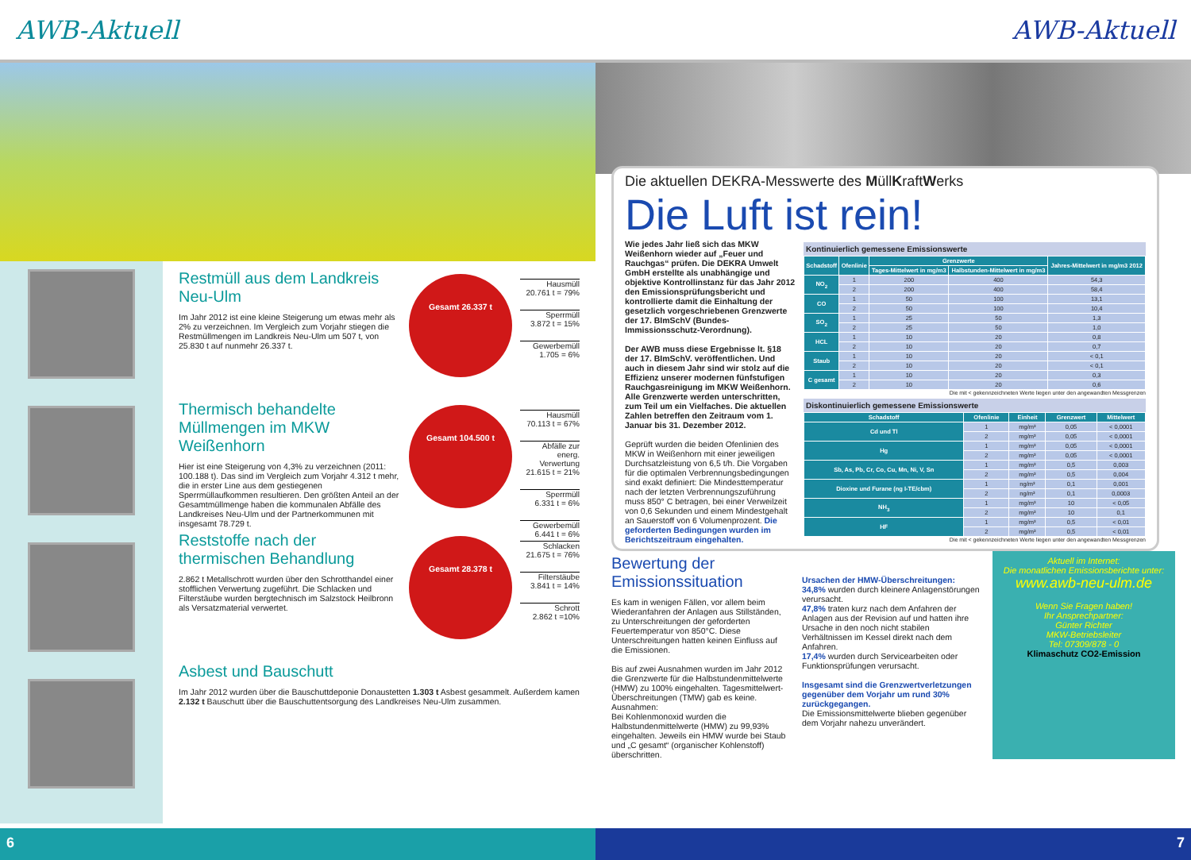AWB-Aktuell AWB-Aktuell
Restmüll aus dem Landkreis Neu-Ulm
Im Jahr 2012 ist eine kleine Steigerung um etwas mehr als 2% zu verzeichnen. Im Vergleich zum Vorjahr stiegen die Restmüllmengen im Landkreis Neu-Ulm um 507 t, von 25.830 t auf nunmehr 26.337 t.
Gesamt 26.337 t
Hausmüll
20.761 t = 79%
Sperrmüll
3.872 t = 15%
Gewerbemüll
1.705 = 6%
Thermisch behandelte Müllmengen im MKW Weißenhorn
Hier ist eine Steigerung von 4,3% zu verzeichnen (2011: 100.188 t). Das sind im Vergleich zum Vorjahr 4.312 t mehr, die in erster Line aus dem gestiegenen Sperrmüllaufkommen resultieren. Den größten Anteil an der Gesamtmüllmenge haben die kommunalen Abfälle des Landkreises Neu-Ulm und der Partnerkommunen mit insgesamt 78.729 t.
Gesamt 104.500 t
Hausmüll
70.113 t = 67%
Abfälle zur energ. Verwertung
21.615 t = 21%
Sperrmüll
6.331 t = 6%
Gewerbemüll
6.441 t = 6%
Reststoffe nach der thermischen Behandlung
2.862 t Metallschrott wurden über den Schrotthandel einer stofflichen Verwertung zugeführt. Die Schlacken und Filterstäube wurden bergtechnisch im Salzstock Heilbronn als Versatzmaterial verwertet.
Gesamt 28.378 t
Schlacken
21.675 t = 76%
Filterstäube
3.841 t = 14%
Schrott
2.862 t =10%
Asbest und Bauschutt
Im Jahr 2012 wurden über die Bauschuttdeponie Donaustetten 1.303 t Asbest gesammelt. Außerdem kamen 2.132 t Bauschutt über die Bauschuttentsorgung des Landkreises Neu-Ulm zusammen.
Die aktuellen DEKRA-Messwerte des MüllKraftWerks
Die Luft ist rein!
Wie jedes Jahr ließ sich das MKW Weißenhorn wieder auf „Feuer und Rauchgas“ prüfen. Die DEKRA Umwelt GmbH erstellte als unabhängige und objektive Kontrollinstanz für das Jahr 2012 den Emissionsprüfungsbericht und kontrollierte damit die Einhaltung der gesetzlich vorgeschriebenen Grenzwerte der 17. BImSchV (Bundes-Immissionsschutz-Verordnung).
Der AWB muss diese Ergebnisse lt. §18 der 17. BImSchV. veröffentlichen. Und auch in diesem Jahr sind wir stolz auf die Effizienz unserer modernen fünfstufigen Rauchgasreinigung im MKW Weißenhorn. Alle Grenzwerte werden unterschritten, zum Teil um ein Vielfaches. Die aktuellen Zahlen betreffen den Zeitraum vom 1. Januar bis 31. Dezember 2012.
Geprüft wurden die beiden Ofenlinien des MKW in Weißenhorn mit einer jeweiligen Durchsatzleistung von 6,5 t/h. Die Vorgaben für die optimalen Verbrennungsbedingungen sind exakt definiert: Die Mindesttemperatur nach der letzten Verbrennungszuführung muss 850° C betragen, bei einer Verweilzeit von 0,6 Sekunden und einem Mindestgehalt an Sauerstoff von 6 Volumenprozent. Die geforderten Bedingungen wurden im Berichtszeitraum eingehalten.
Kontinuierlich gemessene Emissionswerte
| Schadstoff | Ofenlinie | Grenzwerte | | Jahres-Mittelwert in mg/m3 2012 |
| --- | --- | --- | --- | --- |
| | | Tages-Mittelwert in mg/m3 | Halbstunden-Mittelwert in mg/m3 | |
| NO<sub>2</sub> | 1 | 200 | 400 | 54,3 |
| | 2 | 200 | 400 | 58,4 |
| CO | 1 | 50 | 100 | 13,1 |
| | 2 | 50 | 100 | 10,4 |
| SO<sub>2</sub> | 1 | 25 | 50 | 1,3 |
| | 2 | 25 | 50 | 1,0 |
| HCL | 1 | 10 | 20 | 0,8 |
| | 2 | 10 | 20 | 0,7 |
| Staub | 1 | 10 | 20 | < 0,1 |
| | 2 | 10 | 20 | < 0,1 |
| C gesamt | 1 | 10 | 20 | 0,3 |
| | 2 | 10 | 20 | 0,6 |
Die mit < gekennzeichneten Werte liegen unter den angewandten Messgrenzen
Diskontinuierlich gemessene Emissionswerte
| Schadstoff | Ofenlinie | Einheit | Grenzwert | Mittelwert |
| --- | --- | --- | --- | --- |
| Cd und Tl | 1 | mg/m³ | 0,05 | < 0,0001 |
| | 2 | mg/m³ | 0,05 | < 0,0001 |
| Hg | 1 | mg/m³ | 0,05 | < 0,0001 |
| | 2 | mg/m³ | 0,05 | < 0,0001 |
| Sb, As, Pb, Cr, Co, Cu, Mn, Ni, V, Sn | 1 | mg/m³ | 0,5 | 0,003 |
| | 2 | mg/m³ | 0,5 | 0,004 |
| Dioxine und Furane (ng I-TE/cbm) | 1 | ng/m³ | 0,1 | 0,001 |
| | 2 | ng/m³ | 0,1 | 0,0003 |
| NH<sub>3</sub> | 1 | mg/m³ | 10 | < 0,05 |
| | 2 | mg/m³ | 10 | 0,1 |
| HF | 1 | mg/m³ | 0,5 | < 0,01 |
| | 2 | mg/m³ | 0,5 | < 0,01 |
Die mit < gekennzeichneten Werte liegen unter den angewandten Messgrenzen
Bewertung der Emissionssituation
Es kam in wenigen Fällen, vor allem beim Wiederanfahren der Anlagen aus Stillständen, zu Unterschreitungen der geforderten Feuertemperatur von 850°C. Diese Unterschreitungen hatten keinen Einfluss auf die Emissionen.
Bis auf zwei Ausnahmen wurden im Jahr 2012 die Grenzwerte für die Halbstundenmittelwerte (HMW) zu 100% eingehalten. Tagesmittelwert-Überschreitungen (TMW) gab es keine. Ausnahmen:
Bei Kohlenmonoxid wurden die Halbstundenmittelwerte (HMW) zu 99,93% eingehalten. Jeweils ein HMW wurde bei Staub und „C gesamt“ (organischer Kohlenstoff) überschritten.
Ursachen der HMW-Überschreitungen:
34,8% wurden durch kleinere Anlagenstörungen verursacht.
47,8% traten kurz nach dem Anfahren der Anlagen aus der Revision auf und hatten ihre Ursache in den noch nicht stabilen Verhältnissen im Kessel direkt nach dem Anfahren.
17,4% wurden durch Servicearbeiten oder Funktionsprüfungen verursacht.
Insgesamt sind die Grenzwertverletzungen gegenüber dem Vorjahr um rund 30% zurückgegangen.
Die Emissionsmittelwerte blieben gegenüber dem Vorjahr nahezu unverändert.
Aktuell im Internet:
Die monatlichen Emissionsberichte unter:
www.awb-neu-ulm.de
Wenn Sie Fragen haben!
Ihr Ansprechpartner:
Günter Richter
MKW-Betriebsleiter
Tel: 07309/878 - 0
Klimaschutz CO2-Emission
6 7